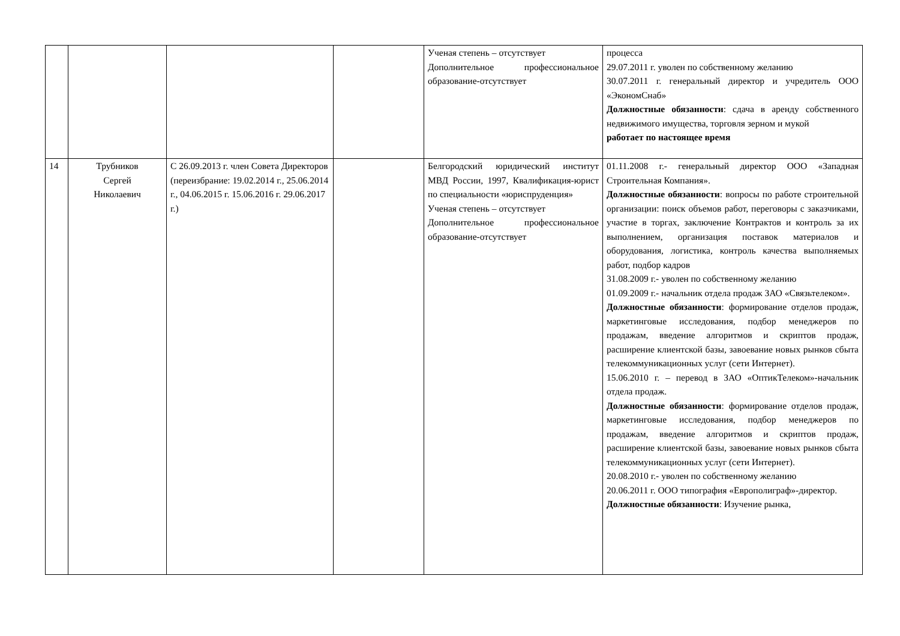| | | | | Ученая степень – отсутствует Дополнительное профессиональное образование-отсутствует | процесса 29.07.2011 г. уволен по собственному желанию 30.07.2011 г. генеральный директор и учредитель ООО «ЭкономСнаб» Должностные обязанности : сдача в аренду собственного недвижимого имущества, торговля зерном и мукой работает по настоящее время |
| 14 | Трубников Сергей Николаевич | С 26.09.2013 г. член Совета Директоров (переизбрание: 19.02.2014 г., 25.06.2014 г., 04.06.2015 г. 15.06.2016 г. 29.06.2017 г.) | | Белгородский юридический институт МВД России, 1997, Квалификация-юрист по специальности «юриспруденция» Ученая степень – отсутствует Дополнительное профессиональное образование-отсутствует | 01.11.2008 г.- генеральный директор ООО «Западная Строительная Компания». Должностные обязанности : вопросы по работе строительной организации: поиск объемов работ, переговоры с заказчиками, участие в торгах, заключение Контрактов и контроль за их выполнением, организация поставок материалов и оборудования, логистика, контроль качества выполняемых работ, подбор кадров 31.08.2009 г.- уволен по собственному желанию 01.09.2009 г.- начальник отдела продаж ЗАО «Связьтелеком». Должностные обязанности : формирование отделов продаж, маркетинговые исследования, подбор менеджеров по продажам, введение алгоритмов и скриптов продаж, расширение клиентской базы, завоевание новых рынков сбыта телекоммуникационных услуг (сети Интернет). 15.06.2010 г. – перевод в ЗАО «ОптикТелеком»-начальник отдела продаж. Должностные обязанности : формирование отделов продаж, маркетинговые исследования, подбор менеджеров по продажам, введение алгоритмов и скриптов продаж, расширение клиентской базы, завоевание новых рынков сбыта телекоммуникационных услуг (сети Интернет). 20.08.2010 г.- уволен по собственному желанию 20.06.2011 г. ООО типография «Европолиграф»-директор. Должностные обязанности : Изучение рынка, |